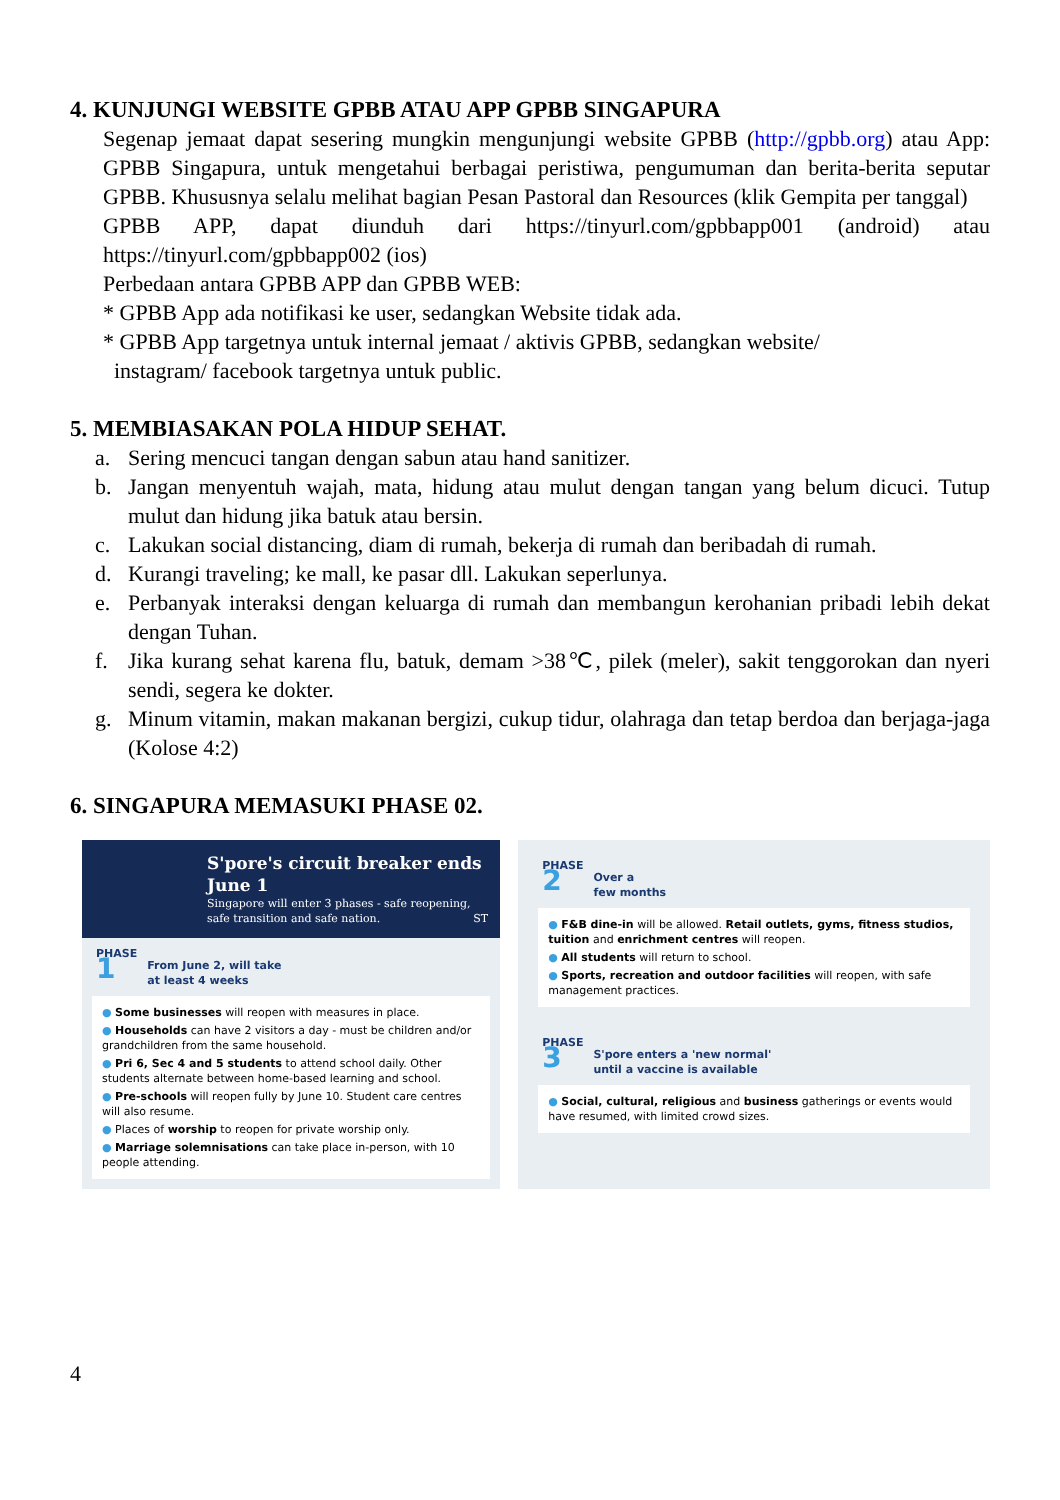4. KUNJUNGI WEBSITE GPBB ATAU APP GPBB SINGAPURA
Segenap jemaat dapat sesering mungkin mengunjungi website GPBB (http://gpbb.org) atau App: GPBB Singapura, untuk mengetahui berbagai peristiwa, pengumuman dan berita-berita seputar GPBB. Khususnya selalu melihat bagian Pesan Pastoral dan Resources (klik Gempita per tanggal)
GPBB APP, dapat diunduh dari https://tinyurl.com/gpbbapp001 (android) atau https://tinyurl.com/gpbbapp002 (ios)
Perbedaan antara GPBB APP dan GPBB WEB:
* GPBB App ada notifikasi ke user, sedangkan Website tidak ada.
* GPBB App targetnya untuk internal jemaat / aktivis GPBB, sedangkan website/
instagram/ facebook targetnya untuk public.
5. MEMBIASAKAN POLA HIDUP SEHAT.
a. Sering mencuci tangan dengan sabun atau hand sanitizer.
b. Jangan menyentuh wajah, mata, hidung atau mulut dengan tangan yang belum dicuci. Tutup mulut dan hidung jika batuk atau bersin.
c. Lakukan social distancing, diam di rumah, bekerja di rumah dan beribadah di rumah.
d. Kurangi traveling; ke mall, ke pasar dll. Lakukan seperlunya.
e. Perbanyak interaksi dengan keluarga di rumah dan membangun kerohanian pribadi lebih dekat dengan Tuhan.
f. Jika kurang sehat karena flu, batuk, demam >38℃, pilek (meler), sakit tenggorokan dan nyeri sendi, segera ke dokter.
g. Minum vitamin, makan makanan bergizi, cukup tidur, olahraga dan tetap berdoa dan berjaga-jaga (Kolose 4:2)
6. SINGAPURA MEMASUKI PHASE 02.
S'pore's circuit breaker ends June 1
Singapore will enter 3 phases - safe reopening, safe transition and safe nation. ST
PHASE
1
From June 2, will take
at least 4 weeks
● Some businesses will reopen with measures in place.
● Households can have 2 visitors a day - must be children and/or grandchildren from the same household.
● Pri 6, Sec 4 and 5 students to attend school daily. Other students alternate between home-based learning and school.
● Pre-schools will reopen fully by June 10. Student care centres will also resume.
● Places of worship to reopen for private worship only.
● Marriage solemnisations can take place in-person, with 10 people attending.
PHASE
2
Over a
few months
● F&B dine-in will be allowed. Retail outlets, gyms, fitness studios, tuition and enrichment centres will reopen.
● All students will return to school.
● Sports, recreation and outdoor facilities will reopen, with safe management practices.
PHASE
3
S'pore enters a 'new normal'
until a vaccine is available
● Social, cultural, religious and business gatherings or events would have resumed, with limited crowd sizes.
4